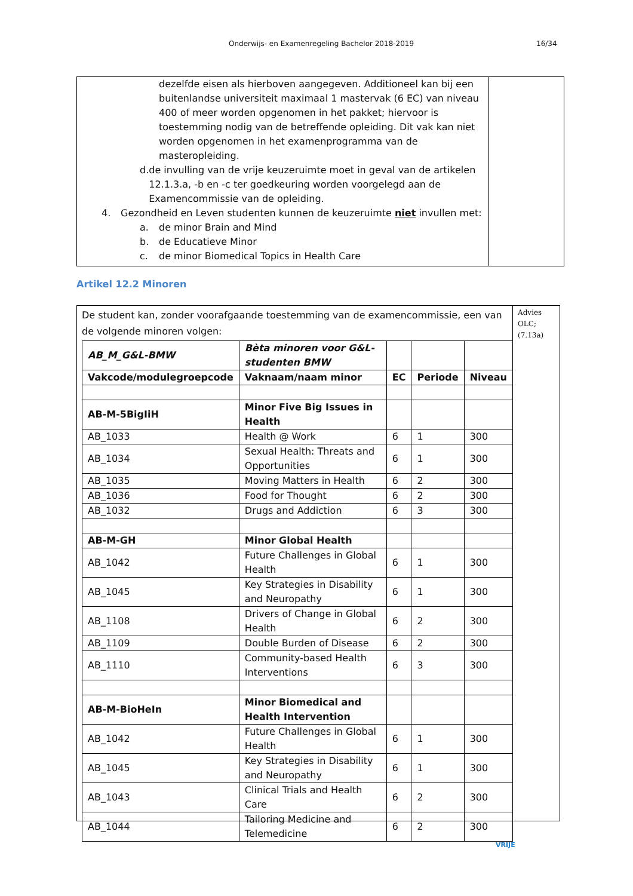Onderwijs- en Examenregeling Bachelor 2018-2019 16/34
dezelfde eisen als hierboven aangegeven. Additioneel kan bij een buitenlandse universiteit maximaal 1 mastervak (6 EC) van niveau 400 of meer worden opgenomen in het pakket; hiervoor is toestemming nodig van de betreffende opleiding. Dit vak kan niet worden opgenomen in het examenprogramma van de masteropleiding.
d. de invulling van de vrije keuzeruimte moet in geval van de artikelen 12.1.3.a, -b en -c ter goedkeuring worden voorgelegd aan de Examencommissie van de opleiding.
4. Gezondheid en Leven studenten kunnen de keuzeruimte niet invullen met:
a. de minor Brain and Mind
b. de Educatieve Minor
c. de minor Biomedical Topics in Health Care
Artikel 12.2 Minoren
De student kan, zonder voorafgaande toestemming van de examencommissie, een van de volgende minoren volgen:
| AB_M_G&L-BMW | Bèta minoren voor G&L-studenten BMW | | | |
| --- | --- | --- | --- | --- |
| Vakcode/modulegroepcode | Vaknaam/naam minor | EC | Periode | Niveau |
| AB-M-5BigIiH | Minor Five Big Issues in Health | | | |
| AB_1033 | Health @ Work | 6 | 1 | 300 |
| AB_1034 | Sexual Health: Threats and Opportunities | 6 | 1 | 300 |
| AB_1035 | Moving Matters in Health | 6 | 2 | 300 |
| AB_1036 | Food for Thought | 6 | 2 | 300 |
| AB_1032 | Drugs and Addiction | 6 | 3 | 300 |
| AB-M-GH | Minor Global Health | | | |
| AB_1042 | Future Challenges in Global Health | 6 | 1 | 300 |
| AB_1045 | Key Strategies in Disability and Neuropathy | 6 | 1 | 300 |
| AB_1108 | Drivers of Change in Global Health | 6 | 2 | 300 |
| AB_1109 | Double Burden of Disease | 6 | 2 | 300 |
| AB_1110 | Community-based Health Interventions | 6 | 3 | 300 |
| AB-M-BioHeIn | Minor Biomedical and Health Intervention | | | |
| AB_1042 | Future Challenges in Global Health | 6 | 1 | 300 |
| AB_1045 | Key Strategies in Disability and Neuropathy | 6 | 1 | 300 |
| AB_1043 | Clinical Trials and Health Care | 6 | 2 | 300 |
| AB_1044 | Tailoring Medicine and Telemedicine | 6 | 2 | 300 |
Advies OLC; (7.13a)
VRIJE